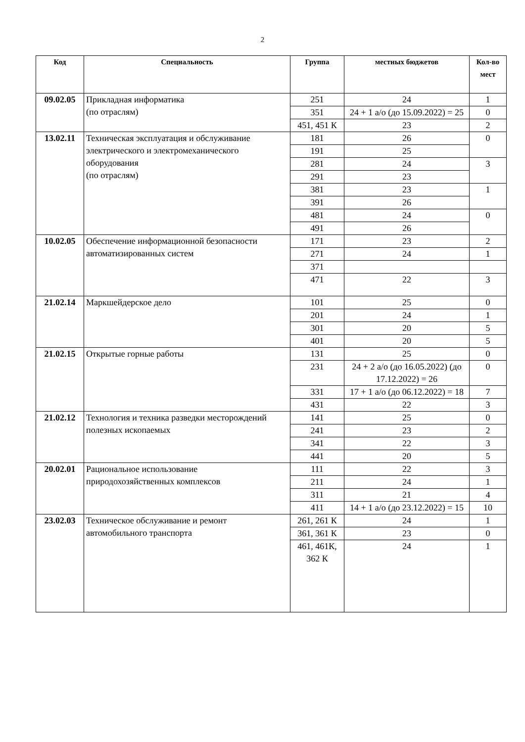2
| Код | Специальность | Группа | местных бюджетов | Кол-во мест |
| --- | --- | --- | --- | --- |
| 09.02.05 | Прикладная информатика (по отраслям) | 251 | 24 | 1 |
| | | 351 | 24 + 1 а/о (до 15.09.2022) = 25 | 0 |
| | | 451, 451 К | 23 | 2 |
| 13.02.11 | Техническая эксплуатация и обслуживание электрического и электромеханического оборудования (по отраслям) | 181 | 26 | 0 |
| | | 191 | 25 | |
| | | 281 | 24 | 3 |
| | | 291 | 23 | |
| | | 381 | 23 | 1 |
| | | 391 | 26 | |
| | | 481 | 24 | 0 |
| | | 491 | 26 | |
| 10.02.05 | Обеспечение информационной безопасности автоматизированных систем | 171 | 23 | 2 |
| | | 271 | 24 | 1 |
| | | 371 | | |
| | | 471 | 22 | 3 |
| 21.02.14 | Маркшейдерское дело | 101 | 25 | 0 |
| | | 201 | 24 | 1 |
| | | 301 | 20 | 5 |
| | | 401 | 20 | 5 |
| 21.02.15 | Открытые горные работы | 131 | 25 | 0 |
| | | 231 | 24 + 2 а/о (до 16.05.2022) (до 17.12.2022) = 26 | 0 |
| | | 331 | 17 + 1 а/о (до 06.12.2022) = 18 | 7 |
| | | 431 | 22 | 3 |
| 21.02.12 | Технология и техника разведки месторождений полезных ископаемых | 141 | 25 | 0 |
| | | 241 | 23 | 2 |
| | | 341 | 22 | 3 |
| | | 441 | 20 | 5 |
| 20.02.01 | Рациональное использование природохозяйственных комплексов | 111 | 22 | 3 |
| | | 211 | 24 | 1 |
| | | 311 | 21 | 4 |
| | | 411 | 14 + 1 а/о (до 23.12.2022) = 15 | 10 |
| 23.02.03 | Техническое обслуживание и ремонт автомобильного транспорта | 261, 261 К | 24 | 1 |
| | | 361, 361 К | 23 | 0 |
| | | 461, 461К, 362 К | 24 | 1 |